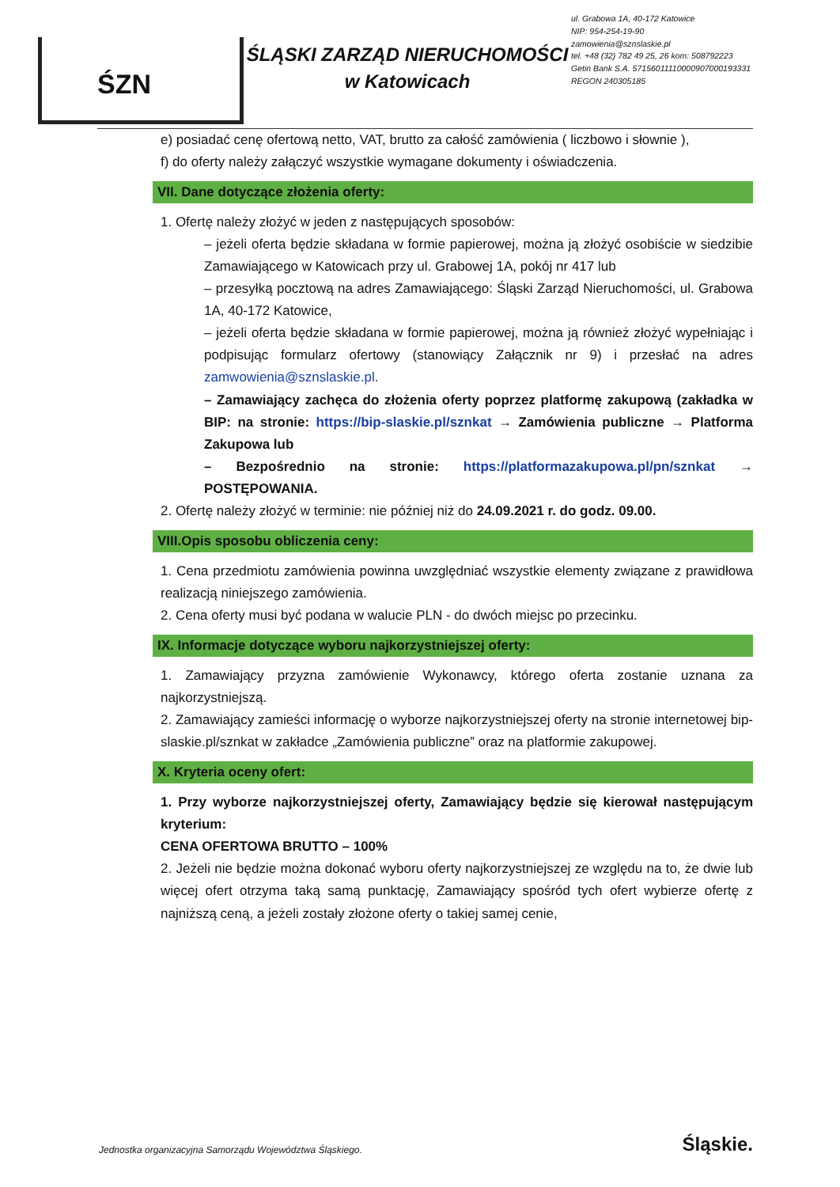ŚZN
ŚLĄSKI ZARZĄD NIERUCHOMOŚCI
w Katowicach
ul. Grabowa 1A, 40-172 Katowice
NIP: 954-254-19-90
zamowienia@sznslaskie.pl
tel. +48 (32) 782 49 25, 26 kom: 508792223
Getin Bank S.A. 57156011110000907000193331
REGON 240305185
e) posiadać cenę ofertową netto, VAT, brutto za całość zamówienia ( liczbowo i słownie ),
f) do oferty należy załączyć wszystkie wymagane dokumenty i oświadczenia.
VII. Dane dotyczące złożenia oferty:
1. Ofertę należy złożyć w jeden z następujących sposobów:
– jeżeli oferta będzie składana w formie papierowej, można ją złożyć osobiście w siedzibie Zamawiającego w Katowicach przy ul. Grabowej 1A, pokój nr 417 lub
– przesyłką pocztową na adres Zamawiającego: Śląski Zarząd Nieruchomości, ul. Grabowa 1A, 40-172 Katowice,
– jeżeli oferta będzie składana w formie papierowej, można ją również złożyć wypełniając i podpisując formularz ofertowy (stanowiący Załącznik nr 9) i przesłać na adres zamwowienia@sznslaskie.pl.
– Zamawiający zachęca do złożenia oferty poprzez platformę zakupową (zakładka w BIP: na stronie: https://bip-slaskie.pl/sznkat → Zamówienia publiczne → Platforma Zakupowa lub
– Bezpośrednio na stronie: https://platformazakupowa.pl/pn/sznkat → POSTĘPOWANIA.
2. Ofertę należy złożyć w terminie: nie później niż do 24.09.2021 r. do godz. 09.00.
VIII.Opis sposobu obliczenia ceny:
1. Cena przedmiotu zamówienia powinna uwzględniać wszystkie elementy związane z prawidłowa realizacją niniejszego zamówienia.
2. Cena oferty musi być podana w walucie PLN - do dwóch miejsc po przecinku.
IX. Informacje dotyczące wyboru najkorzystniejszej oferty:
1. Zamawiający przyzna zamówienie Wykonawcy, którego oferta zostanie uznana za najkorzystniejszą.
2. Zamawiający zamieści informację o wyborze najkorzystniejszej oferty na stronie internetowej bip-slaskie.pl/sznkat w zakładce „Zamówienia publiczne” oraz na platformie zakupowej.
X. Kryteria oceny ofert:
1. Przy wyborze najkorzystniejszej oferty, Zamawiający będzie się kierował następującym kryterium:
CENA OFERTOWA BRUTTO – 100%
2. Jeżeli nie będzie można dokonać wyboru oferty najkorzystniejszej ze względu na to, że dwie lub więcej ofert otrzyma taką samą punktację, Zamawiający spośród tych ofert wybierze ofertę z najniższą ceną, a jeżeli zostały złożone oferty o takiej samej cenie,
Jednostka organizacyjna Samorządu Województwa Śląskiego. Śląskie.